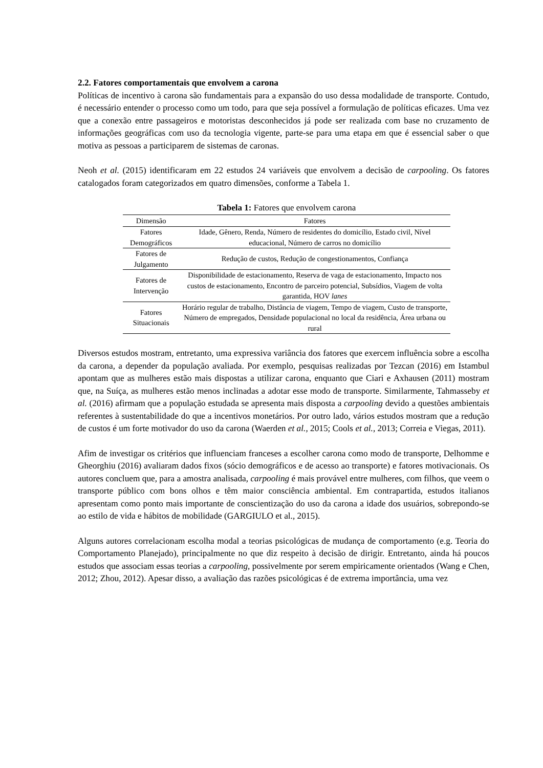2.2. Fatores comportamentais que envolvem a carona
Políticas de incentivo à carona são fundamentais para a expansão do uso dessa modalidade de transporte. Contudo, é necessário entender o processo como um todo, para que seja possível a formulação de políticas eficazes. Uma vez que a conexão entre passageiros e motoristas desconhecidos já pode ser realizada com base no cruzamento de informações geográficas com uso da tecnologia vigente, parte-se para uma etapa em que é essencial saber o que motiva as pessoas a participarem de sistemas de caronas.
Neoh et al. (2015) identificaram em 22 estudos 24 variáveis que envolvem a decisão de carpooling. Os fatores catalogados foram categorizados em quatro dimensões, conforme a Tabela 1.
Tabela 1: Fatores que envolvem carona
| Dimensão | Fatores |
| --- | --- |
| Fatores Demográficos | Idade, Gênero, Renda, Número de residentes do domicílio, Estado civil, Nível educacional, Número de carros no domicílio |
| Fatores de Julgamento | Redução de custos, Redução de congestionamentos, Confiança |
| Fatores de Intervenção | Disponibilidade de estacionamento, Reserva de vaga de estacionamento, Impacto nos custos de estacionamento, Encontro de parceiro potencial, Subsídios, Viagem de volta garantida, HOV lanes |
| Fatores Situacionais | Horário regular de trabalho, Distância de viagem, Tempo de viagem, Custo de transporte, Número de empregados, Densidade populacional no local da residência, Área urbana ou rural |
Diversos estudos mostram, entretanto, uma expressiva variância dos fatores que exercem influência sobre a escolha da carona, a depender da população avaliada. Por exemplo, pesquisas realizadas por Tezcan (2016) em Istambul apontam que as mulheres estão mais dispostas a utilizar carona, enquanto que Ciari e Axhausen (2011) mostram que, na Suíça, as mulheres estão menos inclinadas a adotar esse modo de transporte. Similarmente, Tahmasseby et al. (2016) afirmam que a população estudada se apresenta mais disposta a carpooling devido a questões ambientais referentes à sustentabilidade do que a incentivos monetários. Por outro lado, vários estudos mostram que a redução de custos é um forte motivador do uso da carona (Waerden et al., 2015; Cools et al., 2013; Correia e Viegas, 2011).
Afim de investigar os critérios que influenciam franceses a escolher carona como modo de transporte, Delhomme e Gheorghiu (2016) avaliaram dados fixos (sócio demográficos e de acesso ao transporte) e fatores motivacionais. Os autores concluem que, para a amostra analisada, carpooling é mais provável entre mulheres, com filhos, que veem o transporte público com bons olhos e têm maior consciência ambiental. Em contrapartida, estudos italianos apresentam como ponto mais importante de conscientização do uso da carona a idade dos usuários, sobrepondo-se ao estilo de vida e hábitos de mobilidade (GARGIULO et al., 2015).
Alguns autores correlacionam escolha modal a teorias psicológicas de mudança de comportamento (e.g. Teoria do Comportamento Planejado), principalmente no que diz respeito à decisão de dirigir. Entretanto, ainda há poucos estudos que associam essas teorias a carpooling, possivelmente por serem empiricamente orientados (Wang e Chen, 2012; Zhou, 2012). Apesar disso, a avaliação das razões psicológicas é de extrema importância, uma vez